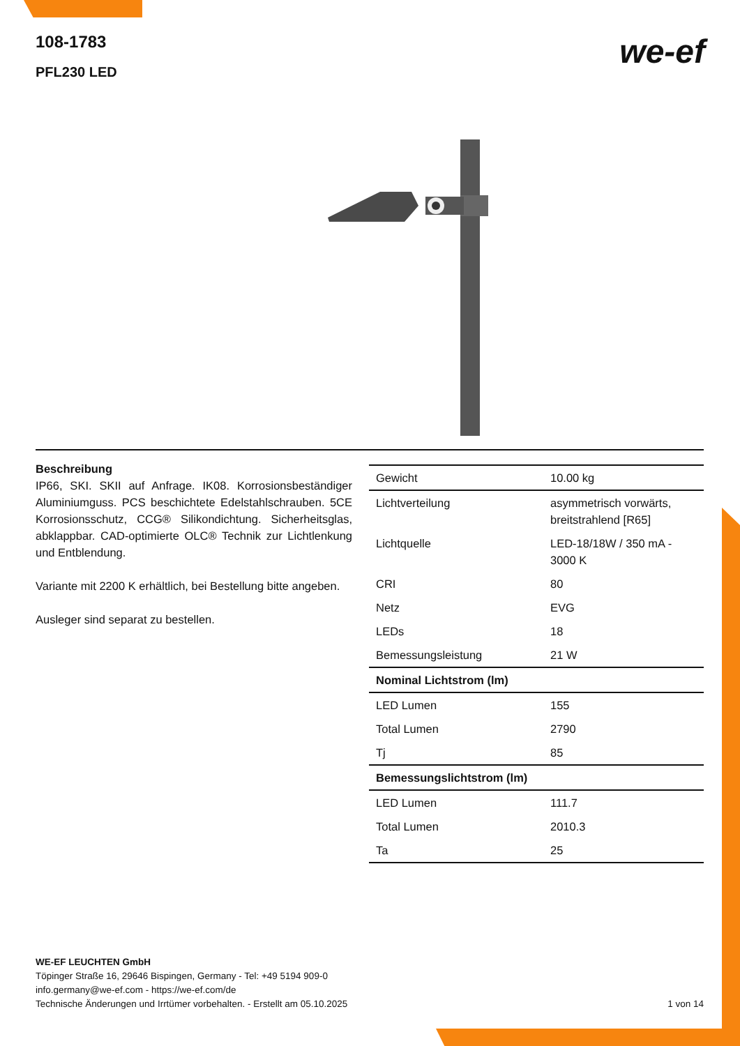108-1783
PFL230 LED
we-ef
Beschreibung
IP66, SKI. SKII auf Anfrage. IK08. Korrosionsbeständiger Aluminiumguss. PCS beschichtete Edelstahlschrauben. 5CE Korrosionsschutz, CCG® Silikondichtung. Sicherheitsglas, abklappbar. CAD-optimierte OLC® Technik zur Lichtlenkung und Entblendung.
Variante mit 2200 K erhältlich, bei Bestellung bitte angeben.
Ausleger sind separat zu bestellen.
| Gewicht | 10.00 kg |
| Lichtverteilung | asymmetrisch vorwärts, breitstrahlend [R65] |
| Lichtquelle | LED-18/18W / 350 mA - 3000 K |
| CRI | 80 |
| Netz | EVG |
| LEDs | 18 |
| Bemessungsleistung | 21 W |
| Nominal Lichtstrom (lm) | |
| LED Lumen | 155 |
| Total Lumen | 2790 |
| Tj | 85 |
| Bemessungslichtstrom (lm) | |
| LED Lumen | 111.7 |
| Total Lumen | 2010.3 |
| Ta | 25 |
WE-EF LEUCHTEN GmbH
Töpinger Straße 16, 29646 Bispingen, Germany - Tel: +49 5194 909-0
info.germany@we-ef.com - https://we-ef.com/de
Technische Änderungen und Irrtümer vorbehalten. - Erstellt am 05.10.2025 1 von 14